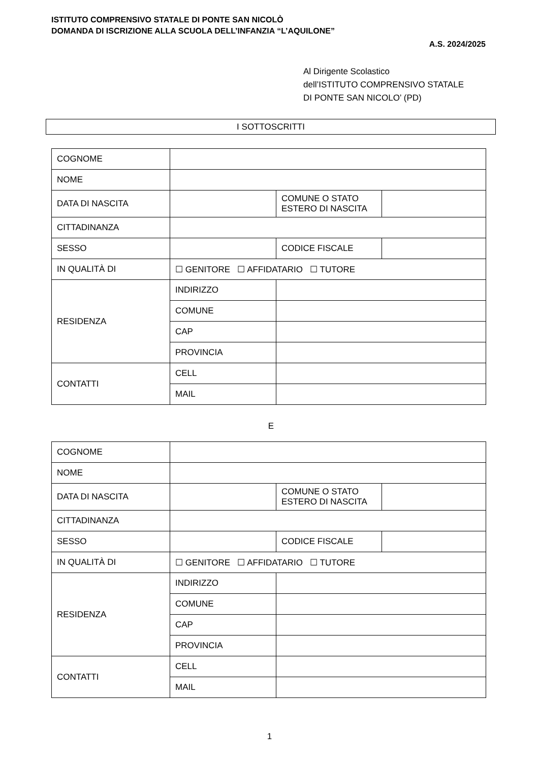ISTITUTO COMPRENSIVO STATALE DI PONTE SAN NICOLÒ
DOMANDA DI ISCRIZIONE ALLA SCUOLA DELL’INFANZIA “L’AQUILONE”
A.S. 2024/2025
Al Dirigente Scolastico
dell’ISTITUTO COMPRENSIVO STATALE
DI PONTE SAN NICOLO’ (PD)
I SOTTOSCRITTI
| COGNOME | | | |
| NOME | | | |
| DATA DI NASCITA | | COMUNE O STATO ESTERO DI NASCITA | |
| CITTADINANZA | | | |
| SESSO | | CODICE FISCALE | |
| IN QUALITÀ DI | ☐ GENITORE ☐ AFFIDATARIO ☐ TUTORE | | |
| RESIDENZA | INDIRIZZO | | |
| | COMUNE | | |
| | CAP | | |
| | PROVINCIA | | |
| CONTATTI | CELL | | |
| | MAIL | | |
E
| COGNOME | | | |
| NOME | | | |
| DATA DI NASCITA | | COMUNE O STATO ESTERO DI NASCITA | |
| CITTADINANZA | | | |
| SESSO | | CODICE FISCALE | |
| IN QUALITÀ DI | ☐ GENITORE ☐ AFFIDATARIO ☐ TUTORE | | |
| RESIDENZA | INDIRIZZO | | |
| | COMUNE | | |
| | CAP | | |
| | PROVINCIA | | |
| CONTATTI | CELL | | |
| | MAIL | | |
1